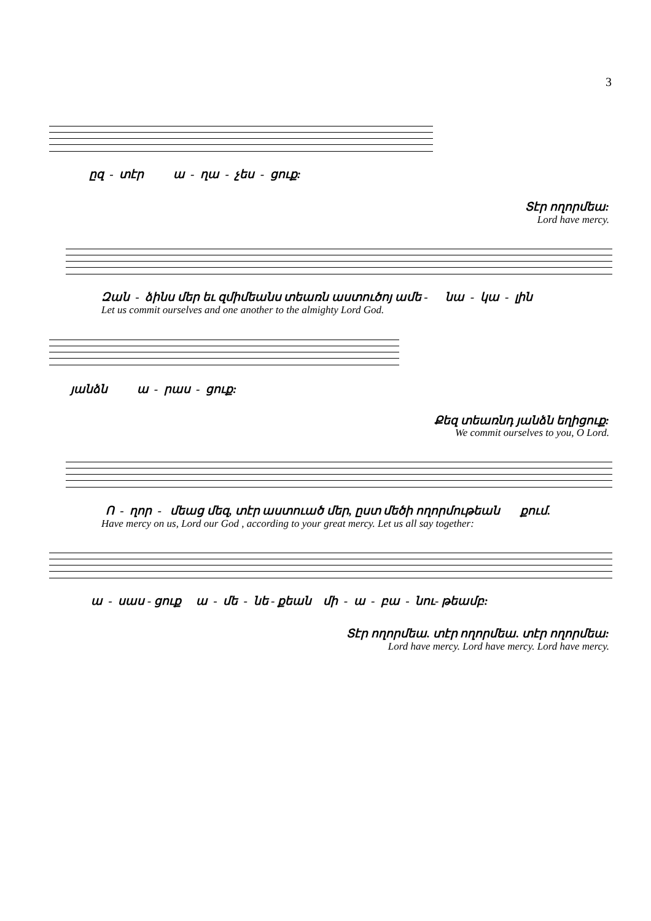3
ըզ - տէր ա - ղա - չես - ցուք:
Տէր ողորմեա:
Lord have mercy.
Զան - ձինս մեր եւ զմիմեանս տեառն աստուծոյ ամե - նա - կա - լին
Let us commit ourselves and one another to the almighty Lord God.
յանձն ա - րաս - ցուք:
Քեզ տեառնդ յանձն եղիցուք:
We commit ourselves to you, O Lord.
Ո - ղոր - մեաց մեզ, տէր աստուած մեր, ըստ մեծի ողորմութեան քում.
Have mercy on us, Lord our God , according to your great mercy. Let us all say together:
ա - սաս - ցուք ա - մե - նե - քեան մի - ա - բա - նու- թեամբ:
Տէր ողորմեա. տէր ողորմեա. տէր ողորմեա:
Lord have mercy. Lord have mercy. Lord have mercy.